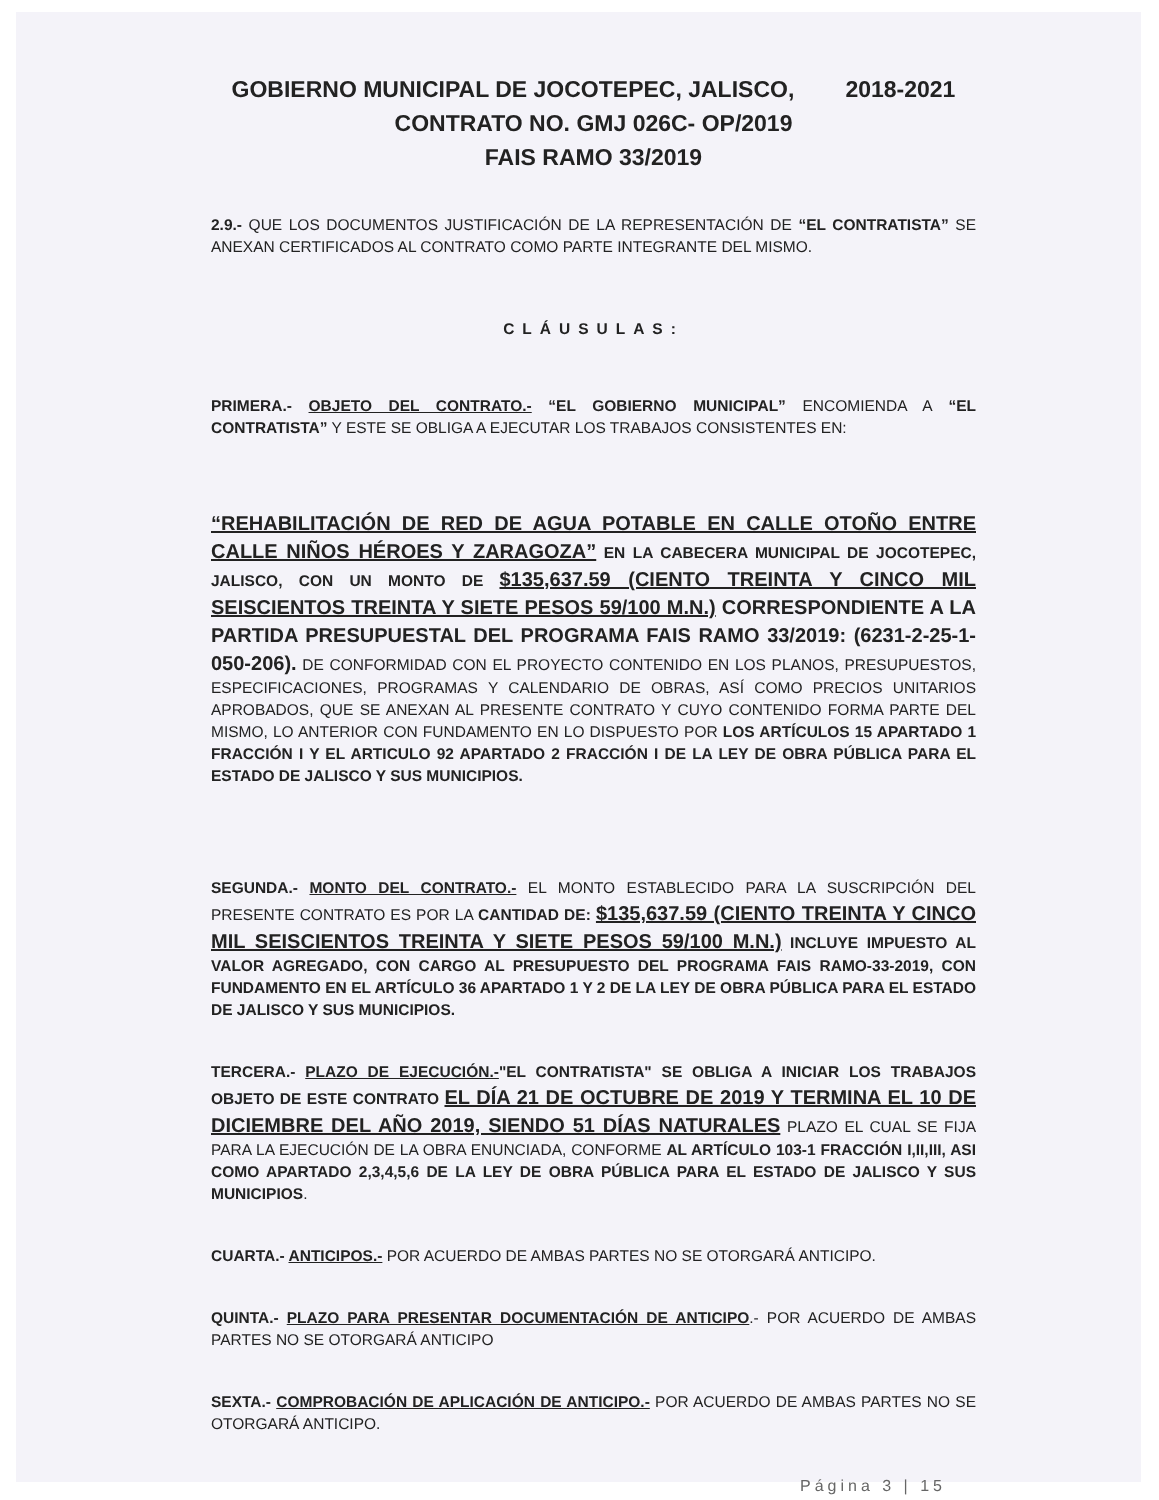GOBIERNO MUNICIPAL DE JOCOTEPEC, JALISCO, 2018-2021
CONTRATO NO. GMJ 026C- OP/2019
FAIS RAMO 33/2019
2.9.- QUE LOS DOCUMENTOS JUSTIFICACIÓN DE LA REPRESENTACIÓN DE “EL CONTRATISTA” SE ANEXAN CERTIFICADOS AL CONTRATO COMO PARTE INTEGRANTE DEL MISMO.
CLÁUSULAS:
PRIMERA.- OBJETO DEL CONTRATO.- “EL GOBIERNO MUNICIPAL” ENCOMIENDA A “EL CONTRATISTA” Y ESTE SE OBLIGA A EJECUTAR LOS TRABAJOS CONSISTENTES EN:
“REHABILITACIÓN DE RED DE AGUA POTABLE EN CALLE OTOÑO ENTRE CALLE NIÑOS HÉROES Y ZARAGOZA” EN LA CABECERA MUNICIPAL DE JOCOTEPEC, JALISCO, CON UN MONTO DE $135,637.59 (CIENTO TREINTA Y CINCO MIL SEISCIENTOS TREINTA Y SIETE PESOS 59/100 M.N.) CORRESPONDIENTE A LA PARTIDA PRESUPUESTAL DEL PROGRAMA FAIS RAMO 33/2019: (6231-2-25-1-050-206). DE CONFORMIDAD CON EL PROYECTO CONTENIDO EN LOS PLANOS, PRESUPUESTOS, ESPECIFICACIONES, PROGRAMAS Y CALENDARIO DE OBRAS, ASÍ COMO PRECIOS UNITARIOS APROBADOS, QUE SE ANEXAN AL PRESENTE CONTRATO Y CUYO CONTENIDO FORMA PARTE DEL MISMO, LO ANTERIOR CON FUNDAMENTO EN LO DISPUESTO POR LOS ARTÍCULOS 15 APARTADO 1 FRACCIÓN I Y EL ARTICULO 92 APARTADO 2 FRACCIÓN I DE LA LEY DE OBRA PÚBLICA PARA EL ESTADO DE JALISCO Y SUS MUNICIPIOS.
SEGUNDA.- MONTO DEL CONTRATO.- EL MONTO ESTABLECIDO PARA LA SUSCRIPCIÓN DEL PRESENTE CONTRATO ES POR LA CANTIDAD DE: $135,637.59 (CIENTO TREINTA Y CINCO MIL SEISCIENTOS TREINTA Y SIETE PESOS 59/100 M.N.) INCLUYE IMPUESTO AL VALOR AGREGADO, CON CARGO AL PRESUPUESTO DEL PROGRAMA FAIS RAMO-33-2019, CON FUNDAMENTO EN EL ARTÍCULO 36 APARTADO 1 Y 2 DE LA LEY DE OBRA PÚBLICA PARA EL ESTADO DE JALISCO Y SUS MUNICIPIOS.
TERCERA.- PLAZO DE EJECUCIÓN.-"EL CONTRATISTA" SE OBLIGA A INICIAR LOS TRABAJOS OBJETO DE ESTE CONTRATO EL DÍA 21 DE OCTUBRE DE 2019 Y TERMINA EL 10 DE DICIEMBRE DEL AÑO 2019, SIENDO 51 DÍAS NATURALES PLAZO EL CUAL SE FIJA PARA LA EJECUCIÓN DE LA OBRA ENUNCIADA, CONFORME AL ARTÍCULO 103-1 FRACCIÓN I,II,III, ASI COMO APARTADO 2,3,4,5,6 DE LA LEY DE OBRA PÚBLICA PARA EL ESTADO DE JALISCO Y SUS MUNICIPIOS.
CUARTA.- ANTICIPOS.- POR ACUERDO DE AMBAS PARTES NO SE OTORGARÁ ANTICIPO.
QUINTA.- PLAZO PARA PRESENTAR DOCUMENTACIÓN DE ANTICIPO.- POR ACUERDO DE AMBAS PARTES NO SE OTORGARÁ ANTICIPO
SEXTA.- COMPROBACIÓN DE APLICACIÓN DE ANTICIPO.- POR ACUERDO DE AMBAS PARTES NO SE OTORGARÁ ANTICIPO.
Página 3 | 15